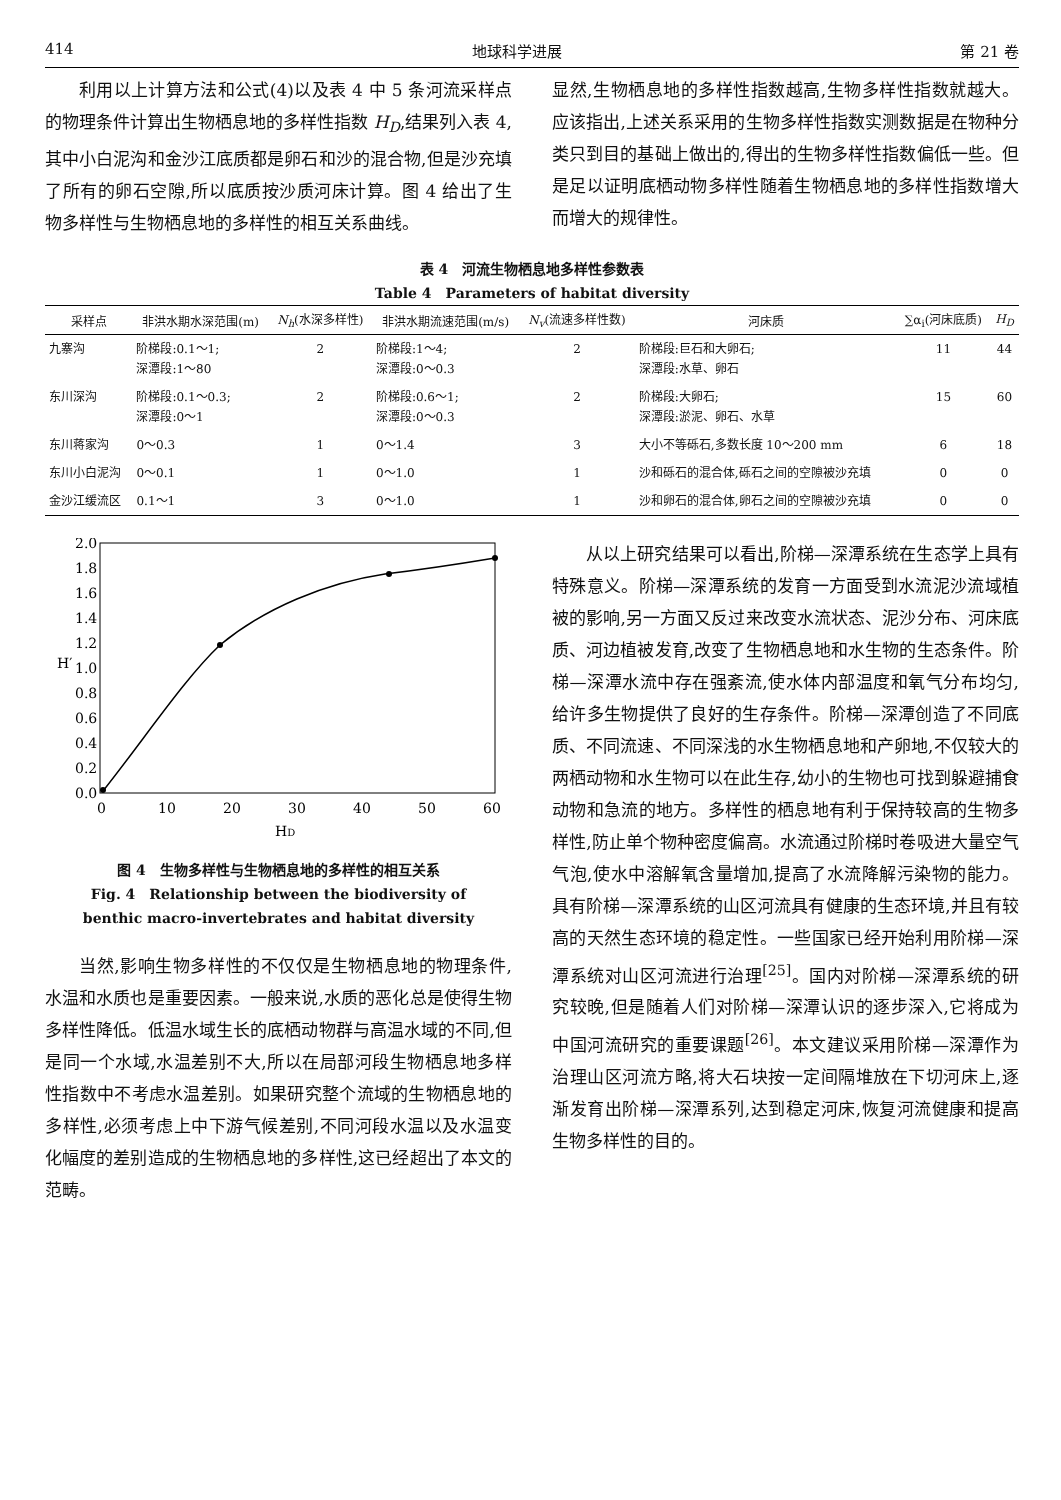414 地球科学进展 第 21 卷
利用以上计算方法和公式(4)以及表 4 中 5 条河流采样点的物理条件计算出生物栖息地的多样性指数 H<sub>D</sub>,结果列入表 4,其中小白泥沟和金沙江底质都是卵石和沙的混合物,但是沙充填了所有的卵石空隙,所以底质按沙质河床计算。图 4 给出了生物多样性与生物栖息地的多样性的相互关系曲线。
显然,生物栖息地的多样性指数越高,生物多样性指数就越大。应该指出,上述关系采用的生物多样性指数实测数据是在物种分类只到目的基础上做出的,得出的生物多样性指数偏低一些。但是足以证明底栖动物多样性随着生物栖息地的多样性指数增大而增大的规律性。
表 4　河流生物栖息地多样性参数表
Table 4　Parameters of habitat diversity
| 采样点 | 非洪水期水深范围(m) | N<sub>h</sub> (水深多样性) | 非洪水期流速范围(m/s) | N<sub>v</sub> (流速多样性数) | 河床质 | ∑α<sub>i</sub>(河床底质) | H<sub>D</sub> |
| --- | --- | --- | --- | --- | --- | --- | --- |
| 九寨沟 | 阶梯段:0.1～1; 深潭段:1～80 | 2 | 阶梯段:1～4; 深潭段:0～0.3 | 2 | 阶梯段:巨石和大卵石; 深潭段:水草、卵石 | 11 | 44 |
| 东川深沟 | 阶梯段:0.1～0.3; 深潭段:0～1 | 2 | 阶梯段:0.6～1; 深潭段:0～0.3 | 2 | 阶梯段:大卵石; 深潭段:淤泥、卵石、水草 | 15 | 60 |
| 东川蒋家沟 | 0～0.3 | 1 | 0～1.4 | 3 | 大小不等砾石,多数长度 10～200 mm | 6 | 18 |
| 东川小白泥沟 | 0～0.1 | 1 | 0～1.0 | 1 | 沙和砾石的混合体,砾石之间的空隙被沙充填 | 0 | 0 |
| 金沙江缓流区 | 0.1～1 | 3 | 0～1.0 | 1 | 沙和卵石的混合体,卵石之间的空隙被沙充填 | 0 | 0 |
2.0
1.8
1.6
1.4
1.2
1.0
0.8
0.6
0.4
0.2
0.0
H′
0
10
20
30
40
50
60
HD
图 4　生物多样性与生物栖息地的多样性的相互关系
Fig. 4　Relationship between the biodiversity of
benthic macro-invertebrates and habitat diversity
当然,影响生物多样性的不仅仅是生物栖息地的物理条件,水温和水质也是重要因素。一般来说,水质的恶化总是使得生物多样性降低。低温水域生长的底栖动物群与高温水域的不同,但是同一个水域,水温差别不大,所以在局部河段生物栖息地多样性指数中不考虑水温差别。如果研究整个流域的生物栖息地的多样性,必须考虑上中下游气候差别,不同河段水温以及水温变化幅度的差别造成的生物栖息地的多样性,这已经超出了本文的范畴。
从以上研究结果可以看出,阶梯—深潭系统在生态学上具有特殊意义。阶梯—深潭系统的发育一方面受到水流泥沙流域植被的影响,另一方面又反过来改变水流状态、泥沙分布、河床底质、河边植被发育,改变了生物栖息地和水生物的生态条件。阶梯—深潭水流中存在强紊流,使水体内部温度和氧气分布均匀,给许多生物提供了良好的生存条件。阶梯—深潭创造了不同底质、不同流速、不同深浅的水生物栖息地和产卵地,不仅较大的两栖动物和水生物可以在此生存,幼小的生物也可找到躲避捕食动物和急流的地方。多样性的栖息地有利于保持较高的生物多样性,防止单个物种密度偏高。水流通过阶梯时卷吸进大量空气气泡,使水中溶解氧含量增加,提高了水流降解污染物的能力。具有阶梯—深潭系统的山区河流具有健康的生态环境,并且有较高的天然生态环境的稳定性。一些国家已经开始利用阶梯—深潭系统对山区河流进行治理<sup>[25]</sup>。国内对阶梯—深潭系统的研究较晚,但是随着人们对阶梯—深潭认识的逐步深入,它将成为中国河流研究的重要课题<sup>[26]</sup>。本文建议采用阶梯—深潭作为治理山区河流方略,将大石块按一定间隔堆放在下切河床上,逐渐发育出阶梯—深潭系列,达到稳定河床,恢复河流健康和提高生物多样性的目的。